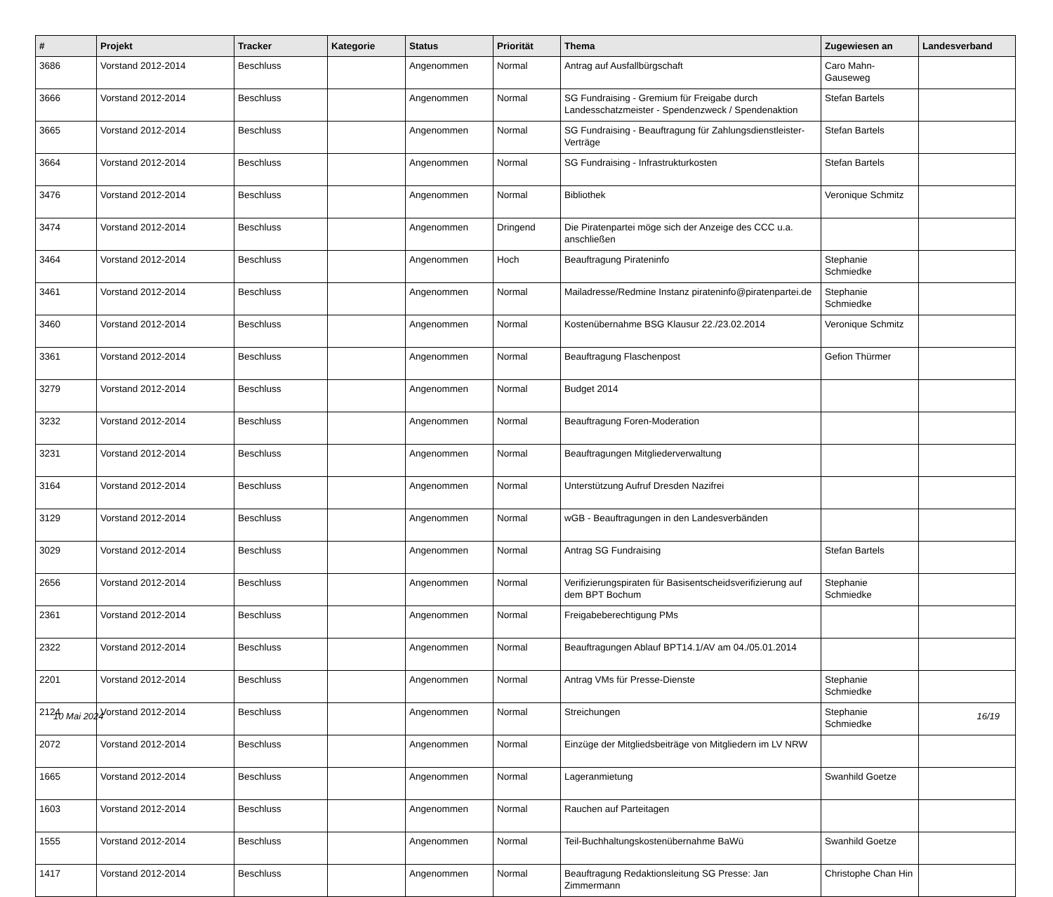| # | Projekt | Tracker | Kategorie | Status | Priorität | Thema | Zugewiesen an | Landesverband |
| --- | --- | --- | --- | --- | --- | --- | --- | --- |
| 3686 | Vorstand 2012-2014 | Beschluss | | Angenommen | Normal | Antrag auf Ausfallbürgschaft | Caro Mahn-Gauseweg | |
| 3666 | Vorstand 2012-2014 | Beschluss | | Angenommen | Normal | SG Fundraising - Gremium für Freigabe durch Landesschatzmeister - Spendenzweck / Spendenaktion | Stefan Bartels | |
| 3665 | Vorstand 2012-2014 | Beschluss | | Angenommen | Normal | SG Fundraising - Beauftragung für Zahlungsdienstleister-Verträge | Stefan Bartels | |
| 3664 | Vorstand 2012-2014 | Beschluss | | Angenommen | Normal | SG Fundraising - Infrastrukturkosten | Stefan Bartels | |
| 3476 | Vorstand 2012-2014 | Beschluss | | Angenommen | Normal | Bibliothek | Veronique Schmitz | |
| 3474 | Vorstand 2012-2014 | Beschluss | | Angenommen | Dringend | Die Piratenpartei möge sich der Anzeige des CCC u.a. anschließen | | |
| 3464 | Vorstand 2012-2014 | Beschluss | | Angenommen | Hoch | Beauftragung Pirateninfo | Stephanie Schmiedke | |
| 3461 | Vorstand 2012-2014 | Beschluss | | Angenommen | Normal | Mailadresse/Redmine Instanz pirateninfo@piratenpartei.de | Stephanie Schmiedke | |
| 3460 | Vorstand 2012-2014 | Beschluss | | Angenommen | Normal | Kostenübernahme BSG Klausur 22./23.02.2014 | Veronique Schmitz | |
| 3361 | Vorstand 2012-2014 | Beschluss | | Angenommen | Normal | Beauftragung Flaschenpost | Gefion Thürmer | |
| 3279 | Vorstand 2012-2014 | Beschluss | | Angenommen | Normal | Budget 2014 | | |
| 3232 | Vorstand 2012-2014 | Beschluss | | Angenommen | Normal | Beauftragung Foren-Moderation | | |
| 3231 | Vorstand 2012-2014 | Beschluss | | Angenommen | Normal | Beauftragungen Mitgliederverwaltung | | |
| 3164 | Vorstand 2012-2014 | Beschluss | | Angenommen | Normal | Unterstützung Aufruf Dresden Nazifrei | | |
| 3129 | Vorstand 2012-2014 | Beschluss | | Angenommen | Normal | wGB - Beauftragungen in den Landesverbänden | | |
| 3029 | Vorstand 2012-2014 | Beschluss | | Angenommen | Normal | Antrag SG Fundraising | Stefan Bartels | |
| 2656 | Vorstand 2012-2014 | Beschluss | | Angenommen | Normal | Verifizierungspiraten für Basisentscheidsverifizierung auf dem BPT Bochum | Stephanie Schmiedke | |
| 2361 | Vorstand 2012-2014 | Beschluss | | Angenommen | Normal | Freigabeberechtigung PMs | | |
| 2322 | Vorstand 2012-2014 | Beschluss | | Angenommen | Normal | Beauftragungen Ablauf BPT14.1/AV am 04./05.01.2014 | | |
| 2201 | Vorstand 2012-2014 | Beschluss | | Angenommen | Normal | Antrag VMs für Presse-Dienste | Stephanie Schmiedke | |
| 2124 | Vorstand 2012-2014 | Beschluss | | Angenommen | Normal | Streichungen | Stephanie Schmiedke | |
| 2072 | Vorstand 2012-2014 | Beschluss | | Angenommen | Normal | Einzüge der Mitgliedsbeiträge von Mitgliedern im LV NRW | | |
| 1665 | Vorstand 2012-2014 | Beschluss | | Angenommen | Normal | Lageranmietung | Swanhild Goetze | |
| 1603 | Vorstand 2012-2014 | Beschluss | | Angenommen | Normal | Rauchen auf Parteitagen | | |
| 1555 | Vorstand 2012-2014 | Beschluss | | Angenommen | Normal | Teil-Buchhaltungskostenübernahme BaWü | Swanhild Goetze | |
| 1417 | Vorstand 2012-2014 | Beschluss | | Angenommen | Normal | Beauftragung Redaktionsleitung SG Presse: Jan Zimmermann | Christophe Chan Hin | |
10 Mai 2024 16/19